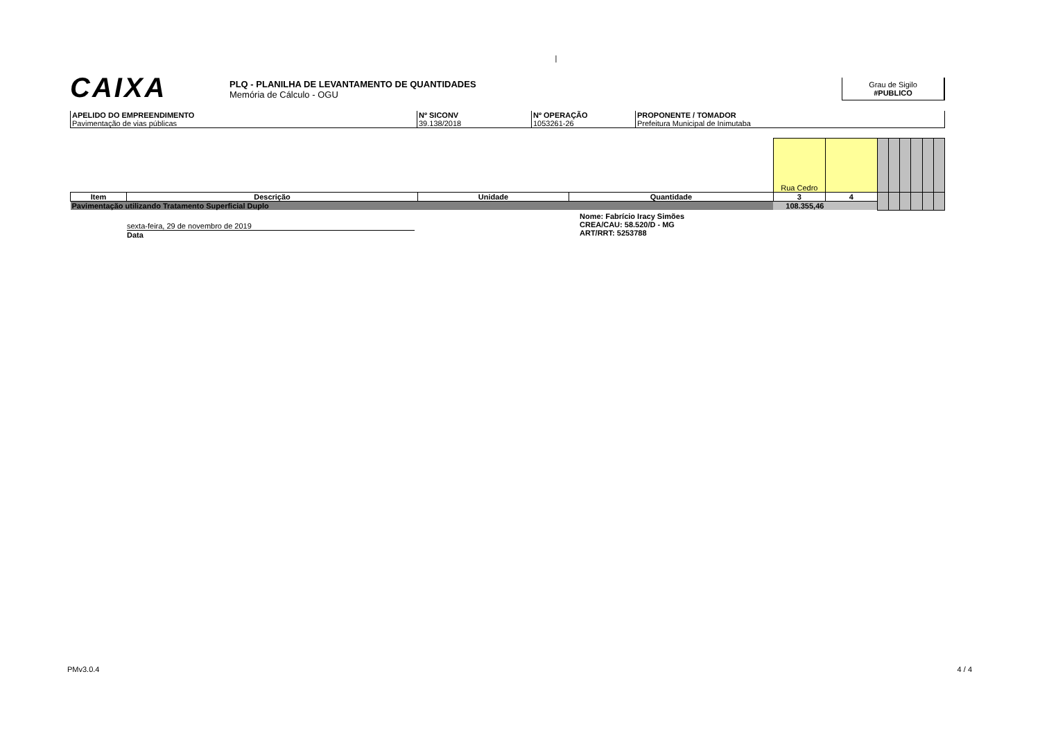|
CAIXA
PLQ - PLANILHA DE LEVANTAMENTO DE QUANTIDADES
Memória de Cálculo - OGU
Grau de Sigilo
#PUBLICO
| APELIDO DO EMPREENDIMENTO Pavimentação de vias públicas | Nº SICONV 39.138/2018 | Nº OPERAÇÃO 1053261-26 | PROPONENTE / TOMADOR Prefeitura Municipal de Inimutaba |
| | | | | Rua Cedro | | | | | | | |
| Item | Descrição | Unidade | Quantidade | 3 | 4 | | | | | | |
| Pavimentação utilizando Tratamento Superficial Duplo | | | | 108.355,46 | | | | | | | |
sexta-feira, 29 de novembro de 2019
Data
Nome: Fabrício Iracy Simões
CREA/CAU: 58.520/D - MG
ART/RRT: 5253788
PMv3.0.4 4 / 4